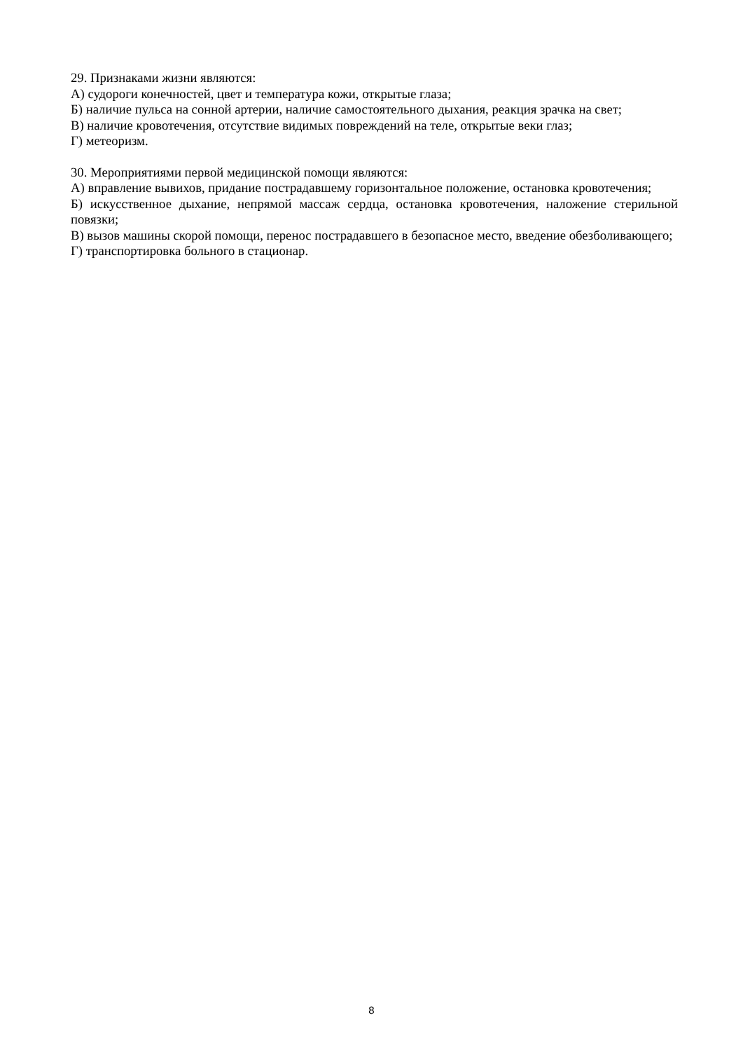29. Признаками жизни являются:
А) судороги конечностей, цвет и температура кожи, открытые глаза;
Б) наличие пульса на сонной артерии, наличие самостоятельного дыхания, реакция зрачка на свет;
В) наличие кровотечения, отсутствие видимых повреждений на теле, открытые веки глаз;
Г) метеоризм.
30. Мероприятиями первой медицинской помощи являются:
А) вправление вывихов, придание пострадавшему горизонтальное положение, остановка кровотечения;
Б) искусственное дыхание, непрямой массаж сердца, остановка кровотечения, наложение стерильной повязки;
В) вызов машины скорой помощи, перенос пострадавшего в безопасное место, введение обезболивающего;
Г) транспортировка больного в стационар.
8